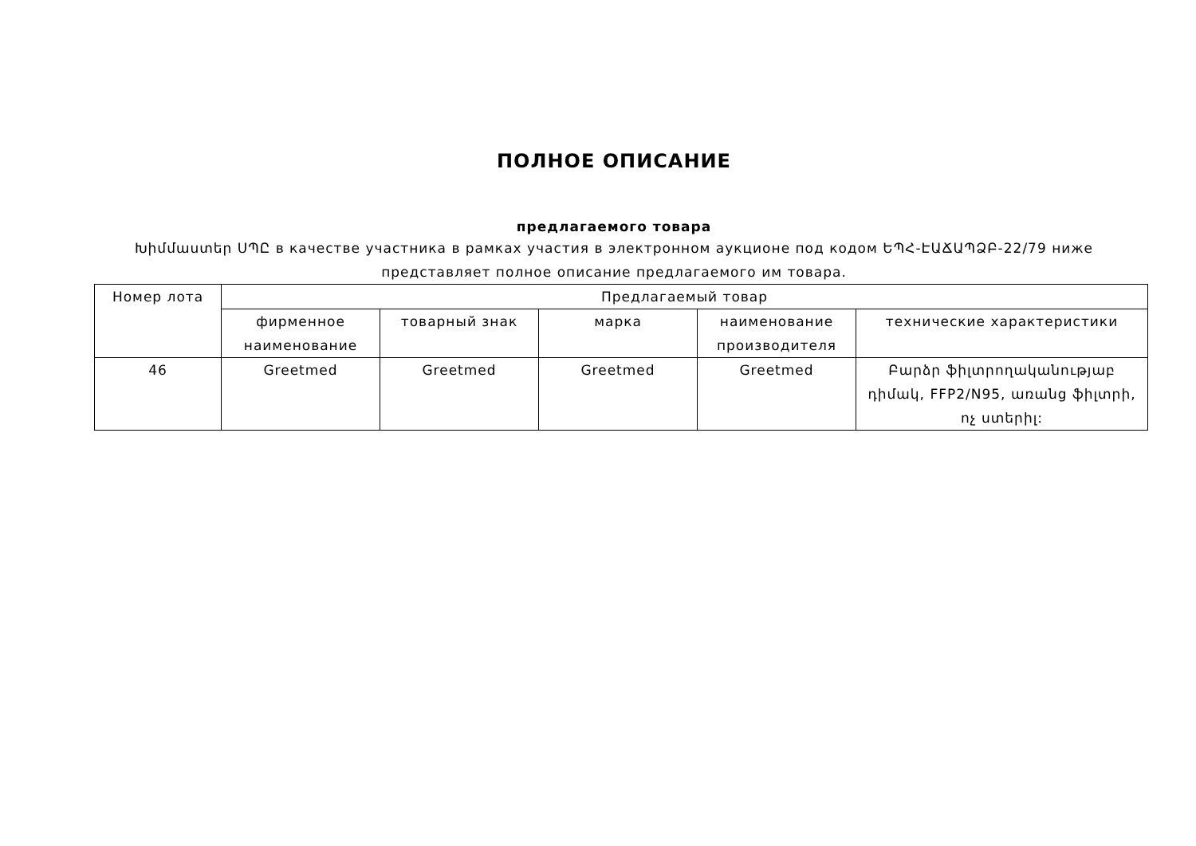ПОЛНОЕ ОПИСАНИЕ
предлагаемого товара
Խիմմաստեր ՍՊԸ в качестве участника в рамках участия в электронном аукционе под кодом ԵՊՀ-ԷԱՃԱՊՁԲ-22/79 ниже представляет полное описание предлагаемого им товара.
| Номер лота | Предлагаемый товар | | | | |
| --- | --- | --- | --- | --- | --- |
| | фирменное наименование | товарный знак | марка | наименование производителя | технические характеристики |
| 46 | Greetmed | Greetmed | Greetmed | Greetmed | Բարձր ֆիլտրողականությաբ դիմակ, FFP2/N95, առանց ֆիլտրի, ոչ ստերիլ: |